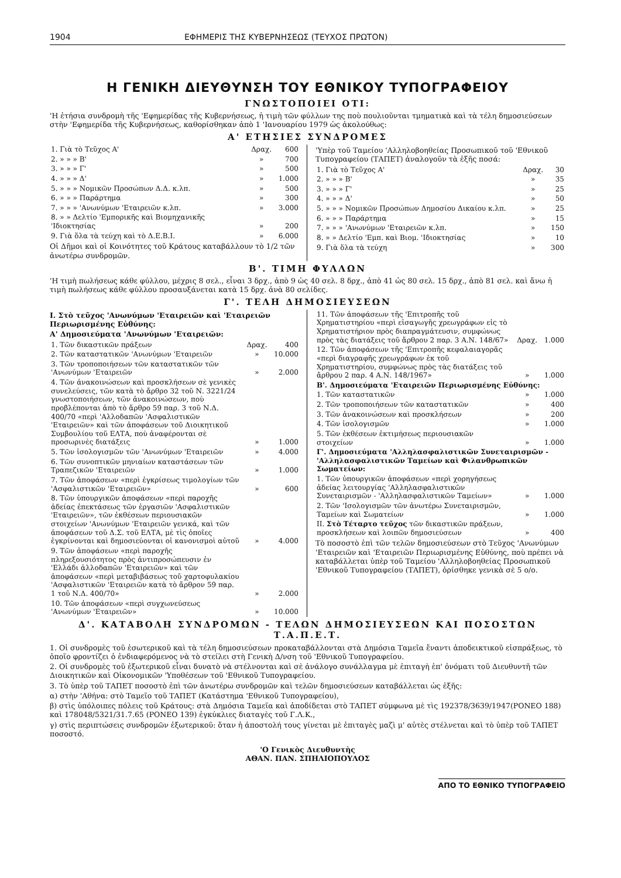1904 ΕΦΗΜΕΡΙΣ ΤΗΣ ΚΥΒΕΡΝΗΣΕΩΣ (ΤΕΥΧΟΣ ΠΡΩΤΟΝ)
Η ΓΕΝΙΚΗ ΔΙΕΥΘΥΝΣΗ ΤΟΥ ΕΘΝΙΚΟΥ ΤΥΠΟΓΡΑΦΕΙΟΥ
ΓΝΩΣΤΟΠΟΙΕΙ ΟΤΙ:
'Η ἐτήσια συνδρομὴ τῆς 'Εφημερίδας τῆς Κυβερνήσεως, ἡ τιμὴ τῶν φύλλων της ποὺ πουλιοῦνται τμηματικὰ καὶ τὰ τέλη δημοσιεύσεων στὴν 'Εφημερίδα τῆς Κυβερνήσεως, καθορίσθηκαν ἀπὸ 1 'Ιανουαρίου 1979 ὡς ἀκολούθως:
Α' ΕΤΗΣΙΕΣ ΣΥΝΔΡΟΜΕΣ
| 1. Γιὰ τὸ Τεῦχος Α' | Δραχ. | 600 |
| 2. » » » Β' | » | 700 |
| 3. » » » Γ' | » | 500 |
| 4. » » » Δ' | » | 1.000 |
| 5. » » » Νομικῶν Προσώπων Δ.Δ. κ.λπ. | » | 500 |
| 6. » » » Παράρτημα | » | 300 |
| 7. » » » 'Ανωνύμων 'Εταιρειῶν κ.λπ. | » | 3.000 |
| 8. » » Δελτίο 'Εμπορικῆς καὶ Βιομηχανικῆς 'Ιδιοκτησίας | » | 200 |
| 9. Γιὰ ὅλα τὰ τεύχη καὶ τὸ Δ.Ε.Β.Ι. | » | 6.000 |
Οἱ Δῆμοι καὶ οἱ Κοινότητες τοῦ Κράτους καταβάλλουν τὸ 1/2 τῶν ἀνωτέρω συνδρομῶν.
'Υπὲρ τοῦ Ταμείου 'Αλληλοβοηθείας Προσωπικοῦ τοῦ 'Εθνικοῦ Τυπογραφείου (ΤΑΠΕΤ) ἀναλογοῦν τὰ ἑξῆς ποσά:
| 1. Γιὰ τὸ Τεῦχος Α' | Δραχ. | 30 |
| 2. » » » Β' | » | 35 |
| 3. » » » Γ' | » | 25 |
| 4. » » » Δ' | » | 50 |
| 5. » » » Νομικῶν Προσώπων Δημοσίου Δικαίου κ.λπ. | » | 25 |
| 6. » » » Παράρτημα | » | 15 |
| 7. » » » 'Ανωνύμων 'Εταιρειῶν κ.λπ. | » | 150 |
| 8. » » Δελτίο 'Εμπ. καὶ Βιομ. 'Ιδιοκτησίας | » | 10 |
| 9. Γιὰ ὅλα τὰ τεύχη | » | 300 |
Β'. ΤΙΜΗ ΦΥΛΛΩΝ
'Η τιμὴ πωλήσεως κάθε φύλλου, μέχρις 8 σελ., εἶναι 3 δρχ., ἀπὸ 9 ὡς 40 σελ. 8 δρχ., ἀπὸ 41 ὡς 80 σελ. 15 δρχ., ἀπὸ 81 σελ. καὶ ἄνω ἡ τιμὴ πωλήσεως κάθε φύλλου προσαυξάνεται κατὰ 15 δρχ. ἀνὰ 80 σελίδες.
Γ'. ΤΕΛΗ ΔΗΜΟΣΙΕΥΣΕΩΝ
Ι. Στὸ τεῦχος 'Ανωνύμων 'Εταιρειῶν καὶ 'Εταιρειῶν Περιωρισμένης Εὐθύνης:
Α' Δημοσιεύματα 'Ανωνύμων 'Εταιρειῶν:
| 1. Τῶν δικαστικῶν πράξεων | Δραχ. | 400 |
| 2. Τῶν καταστατικῶν 'Ανωνύμων 'Εταιρειῶν | » | 10.000 |
| 3. Τῶν τροποποιήσεων τῶν καταστατικῶν τῶν 'Ανωνύμων 'Εταιρειῶν | » | 2.000 |
| 4. Τῶν ἀνακοινώσεων καὶ προσκλήσεων σὲ γενικὲς συνελεύσεις, τῶν κατὰ τὸ ἄρθρο 32 τοῦ Ν. 3221/24 γνωστοποιήσεων, τῶν ἀνακοινώσεων, ποὺ προβλέπονται ἀπὸ τὸ ἄρθρο 59 παρ. 3 τοῦ Ν.Δ. 400/70 «περὶ 'Αλλοδαπῶν 'Ασφαλιστικῶν 'Εταιρειῶν» καὶ τῶν ἀποφάσεων τοῦ Διοικητικοῦ Συμβουλίου τοῦ ΕΛΤΑ, ποὺ ἀναφέρονται σὲ προσωρινὲς διατάξεις | » | 1.000 |
| 5. Τῶν ἰσολογισμῶν τῶν 'Ανωνύμων 'Εταιρειῶν | » | 4.000 |
| 6. Τῶν συνοπτικῶν μηνιαίων καταστάσεων τῶν Τραπεζικῶν 'Εταιρειῶν | » | 1.000 |
| 7. Τῶν ἀποφάσεων «περὶ ἐγκρίσεως τιμολογίων τῶν 'Ασφαλιστικῶν 'Εταιρειῶν» | » | 600 |
| 8. Τῶν ὑπουργικῶν ἀποφάσεων «περὶ παροχῆς ἀδείας ἐπεκτάσεως τῶν ἐργασιῶν 'Ασφαλιστικῶν 'Εταιρειῶν», τῶν ἐκθέσεων περιουσιακῶν στοιχείων 'Ανωνύμων 'Εταιρειῶν γενικά, καὶ τῶν ἀποφάσεων τοῦ Δ.Σ. τοῦ ΕΛΤΑ, μὲ τὶς ὁποῖες ἐγκρίνονται καὶ δημοσιεύονται οἱ κανονισμοὶ αὐτοῦ | » | 4.000 |
| 9. Τῶν ἀποφάσεων «περὶ παροχῆς πληρεξουσιότητος πρὸς ἀντιπροσώπευσιν ἐν 'Ελλάδι ἀλλοδαπῶν 'Εταιρειῶν» καὶ τῶν ἀποφάσεων «περὶ μεταβιβάσεως τοῦ χαρτοφυλακίου 'Ασφαλιστικῶν 'Εταιρειῶν κατὰ τὸ ἄρθρον 59 παρ. 1 τοῦ Ν.Δ. 400/70» | » | 2.000 |
| 10. Τῶν ἀποφάσεων «περὶ συγχωνεύσεως 'Ανωνύμων 'Εταιρειῶν» | » | 10.000 |
| 11. Τῶν ἀποφάσεων τῆς 'Επιτροπῆς τοῦ Χρηματιστηρίου «περὶ εἰσαγωγῆς χρεωγράφων εἰς τὸ Χρηματιστήριον πρὸς διαπραγμάτευσιν, συμφώνως πρὸς τὰς διατάξεις τοῦ ἄρθρου 2 παρ. 3 Α.Ν. 148/67» | Δραχ. | 1.000 |
| 12. Τῶν ἀποφάσεων τῆς 'Επιτροπῆς κεφαλαιαγορᾶς «περὶ διαγραφῆς χρεωγράφων ἐκ τοῦ Χρηματιστηρίου, συμφώνως πρὸς τὰς διατάξεις τοῦ ἄρθρου 2 παρ. 4 Α.Ν. 148/1967» | » | 1.000 |
| Β'. Δημοσιεύματα 'Εταιρειῶν Περιωρισμένης Εὐθύνης: | | |
| 1. Τῶν καταστατικῶν | » | 1.000 |
| 2. Τῶν τροποποιήσεων τῶν καταστατικῶν | » | 400 |
| 3. Τῶν ἀνακοινώσεων καὶ προσκλήσεων | » | 200 |
| 4. Τῶν ἰσολογισμῶν | » | 1.000 |
| 5. Τῶν ἐκθέσεων ἐκτιμήσεως περιουσιακῶν στοιχείων | » | 1.000 |
| Γ'. Δημοσιεύματα 'Αλληλασφαλιστικῶν Συνεταιρισμῶν - 'Αλληλασφαλιστικῶν Ταμείων καὶ Φιλανθρωπικῶν Σωματείων: | | |
| 1. Τῶν ὑπουργικῶν ἀποφάσεων «περὶ χορηγήσεως ἀδείας λειτουργίας 'Αλληλασφαλιστικῶν Συνεταιρισμῶν - 'Αλληλασφαλιστικῶν Ταμείων» | » | 1.000 |
| 2. Τῶν 'Ισολογισμῶν τῶν ἀνωτέρω Συνεταιρισμῶν, Ταμείων καὶ Σωματείων | » | 1.000 |
| ΙΙ. Στὸ Τέταρτο τεῦχος τῶν δικαστικῶν πράξεων, προσκλήσεων καὶ λοιπῶν δημοσιεύσεων | » | 400 |
Τὸ ποσοστὸ ἐπὶ τῶν τελῶν δημοσιεύσεων στὸ Τεῦχος 'Ανωνύμων 'Εταιρειῶν καὶ 'Εταιρειῶν Περιωρισμένης Εὐθύνης, ποὺ πρέπει νὰ καταβάλλεται ὑπὲρ τοῦ Ταμείου 'Αλληλοβοηθείας Προσωπικοῦ 'Εθνικοῦ Τυπογραφείου (ΤΑΠΕΤ), ὁρίσθηκε γενικὰ σὲ 5 ο/ο.
Δ'. ΚΑΤΑΒΟΛΗ ΣΥΝΔΡΟΜΩΝ - ΤΕΛΩΝ ΔΗΜΟΣΙΕΥΣΕΩΝ ΚΑΙ ΠΟΣΟΣΤΩΝ Τ.Α.Π.Ε.Τ.
1. Οἱ συνδρομὲς τοῦ ἐσωτερικοῦ καὶ τὰ τέλη δημοσιεύσεων προκαταβάλλονται στὰ Δημόσια Ταμεῖα ἔναντι ἀποδεικτικοῦ εἰσπράξεως, τὸ ὁποῖο φροντίζει ὁ ἐνδιαφερόμενος νὰ τὸ στείλει στὴ Γενικὴ Δ/νση τοῦ 'Εθνικοῦ Τυπογραφείου.
2. Οἱ συνδρομὲς τοῦ ἐξωτερικοῦ εἶναι δυνατὸ νὰ στέλνονται καὶ σὲ ἀνάλογο συνάλλαγμα μὲ ἐπιταγὴ ἐπ' ὀνόματι τοῦ Διευθυντῆ τῶν Διοικητικῶν καὶ Οἰκονομικῶν 'Υποθέσεων τοῦ 'Εθνικοῦ Τυπογραφείου.
3. Τὸ ὑπὲρ τοῦ ΤΑΠΕΤ ποσοστὸ ἐπὶ τῶν ἀνωτέρω συνδρομῶν καὶ τελῶν δημοσιεύσεων καταβάλλεται ὡς ἑξῆς:
α) στὴν 'Αθήνα: στὸ Ταμεῖο τοῦ ΤΑΠΕΤ (Κατάστημα 'Εθνικοῦ Τυπογραφείου),
β) στὶς ὑπόλοιπες πόλεις τοῦ Κράτους: στὰ Δημόσια Ταμεῖα καὶ ἀποδίδεται στὸ ΤΑΠΕΤ σύμφωνα μὲ τὶς 192378/3639/1947(ΡΟΝΕΟ 188) καὶ 178048/5321/31.7.65 (ΡΟΝΕΟ 139) ἐγκύκλιες διαταγὲς τοῦ Γ.Λ.Κ.,
γ) στὶς περιπτώσεις συνδρομῶν ἐξωτερικοῦ: ὅταν ἡ ἀποστολή τους γίνεται μὲ ἐπιταγὲς μαζὶ μ' αὐτὲς στέλνεται καὶ τὸ ὑπὲρ τοῦ ΤΑΠΕΤ ποσοστό.
'Ο Γενικὸς Διευθυντὴς
ΑΘΑΝ. ΠΑΝ. ΣΠΗΛΙΟΠΟΥΛΟΣ
ΑΠΟ ΤΟ ΕΘΝΙΚΟ ΤΥΠΟΓΡΑΦΕΙΟ